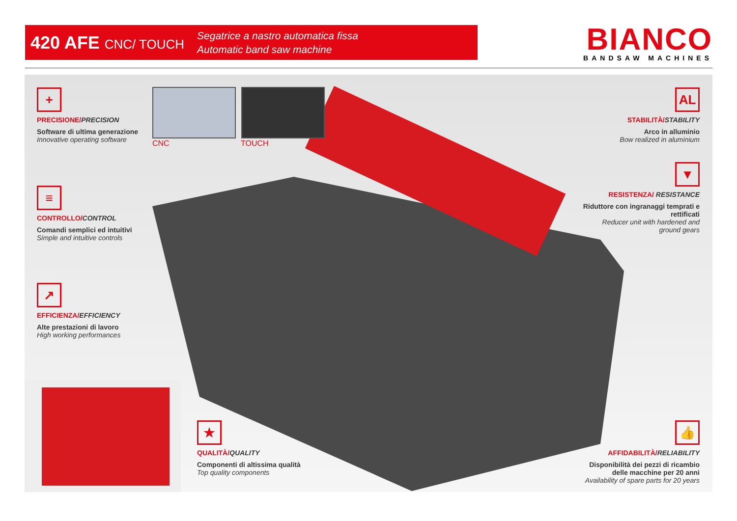420 AFE CNC/ TOUCH
Segatrice a nastro automatica fissa
Automatic band saw machine
BIANCO
BANDSAW MACHINES
CNC TOUCH
+
PRECISIONE/PRECISION
Software di ultima generazione
Innovative operating software
≡
CONTROLLO/CONTROL
Comandi semplici ed intuitivi
Simple and intuitive controls
↗
EFFICIENZA/EFFICIENCY
Alte prestazioni di lavoro
High working performances
★
QUALITÀ/QUALITY
Componenti di altissima qualità
Top quality components
AL
STABILITÀ/STABILITY
Arco in alluminio
Bow realized in aluminium
▼
RESISTENZA/ RESISTANCE
Riduttore con ingranaggi temprati e rettificati
Reducer unit with hardened and ground gears
👍
AFFIDABILITÀ/RELIABILITY
Disponibilità dei pezzi di ricambio delle macchine per 20 anni
Availability of spare parts for 20 years